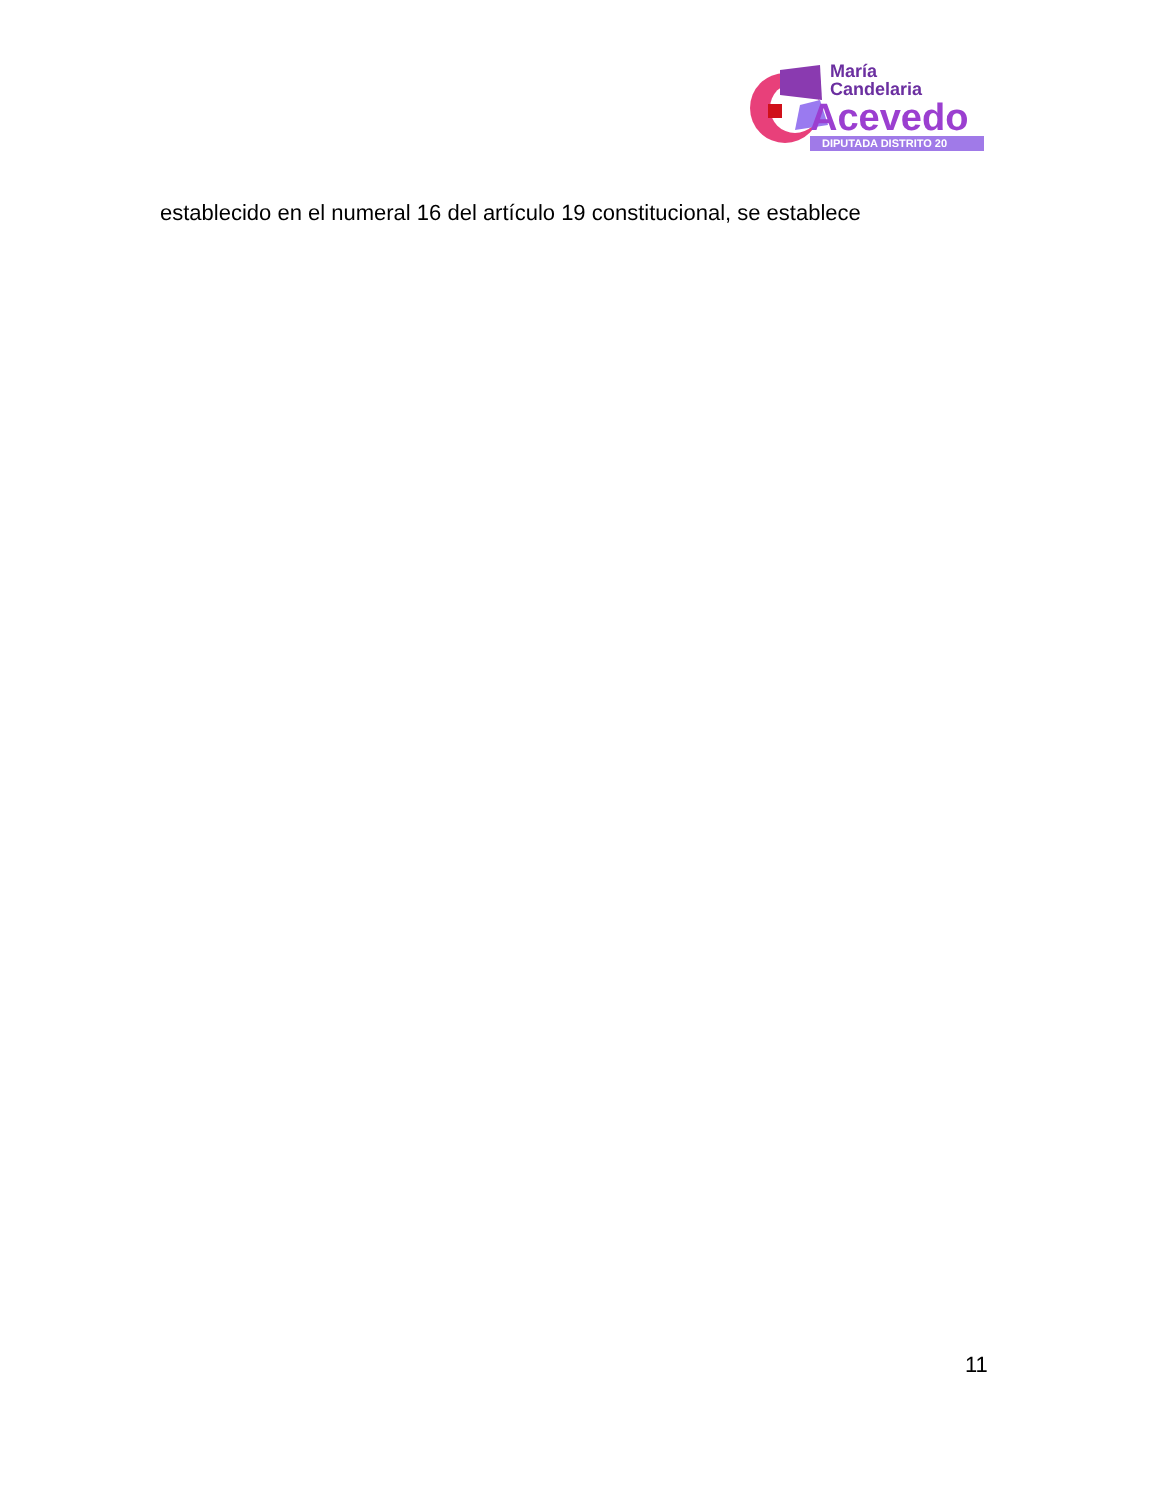María
Candelaria
Acevedo
DIPUTADA DISTRITO 20
establecido en el numeral 16 del artículo 19 constitucional, se establece
11